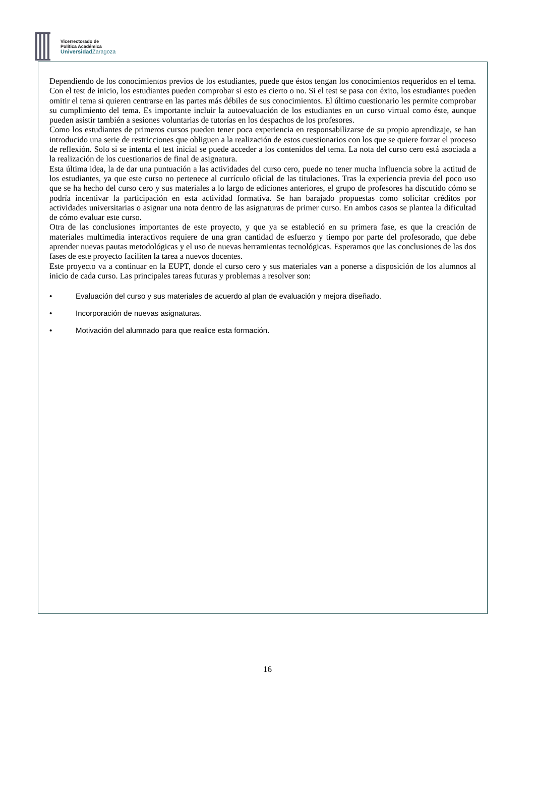Vicerrectorado de
Política Académica
Universidad Zaragoza
Dependiendo de los conocimientos previos de los estudiantes, puede que éstos tengan los conocimientos requeridos en el tema. Con el test de inicio, los estudiantes pueden comprobar si esto es cierto o no. Si el test se pasa con éxito, los estudiantes pueden omitir el tema si quieren centrarse en las partes más débiles de sus conocimientos. El último cuestionario les permite comprobar su cumplimiento del tema. Es importante incluir la autoevaluación de los estudiantes en un curso virtual como éste, aunque pueden asistir también a sesiones voluntarias de tutorías en los despachos de los profesores.
Como los estudiantes de primeros cursos pueden tener poca experiencia en responsabilizarse de su propio aprendizaje, se han introducido una serie de restricciones que obliguen a la realización de estos cuestionarios con los que se quiere forzar el proceso de reflexión. Solo si se intenta el test inicial se puede acceder a los contenidos del tema. La nota del curso cero está asociada a la realización de los cuestionarios de final de asignatura.
Esta última idea, la de dar una puntuación a las actividades del curso cero, puede no tener mucha influencia sobre la actitud de los estudiantes, ya que este curso no pertenece al currículo oficial de las titulaciones. Tras la experiencia previa del poco uso que se ha hecho del curso cero y sus materiales a lo largo de ediciones anteriores, el grupo de profesores ha discutido cómo se podría incentivar la participación en esta actividad formativa. Se han barajado propuestas como solicitar créditos por actividades universitarias o asignar una nota dentro de las asignaturas de primer curso. En ambos casos se plantea la dificultad de cómo evaluar este curso.
Otra de las conclusiones importantes de este proyecto, y que ya se estableció en su primera fase, es que la creación de materiales multimedia interactivos requiere de una gran cantidad de esfuerzo y tiempo por parte del profesorado, que debe aprender nuevas pautas metodológicas y el uso de nuevas herramientas tecnológicas. Esperamos que las conclusiones de las dos fases de este proyecto faciliten la tarea a nuevos docentes.
Este proyecto va a continuar en la EUPT, donde el curso cero y sus materiales van a ponerse a disposición de los alumnos al inicio de cada curso. Las principales tareas futuras y problemas a resolver son:
• Evaluación del curso y sus materiales de acuerdo al plan de evaluación y mejora diseñado.
• Incorporación de nuevas asignaturas.
• Motivación del alumnado para que realice esta formación.
16